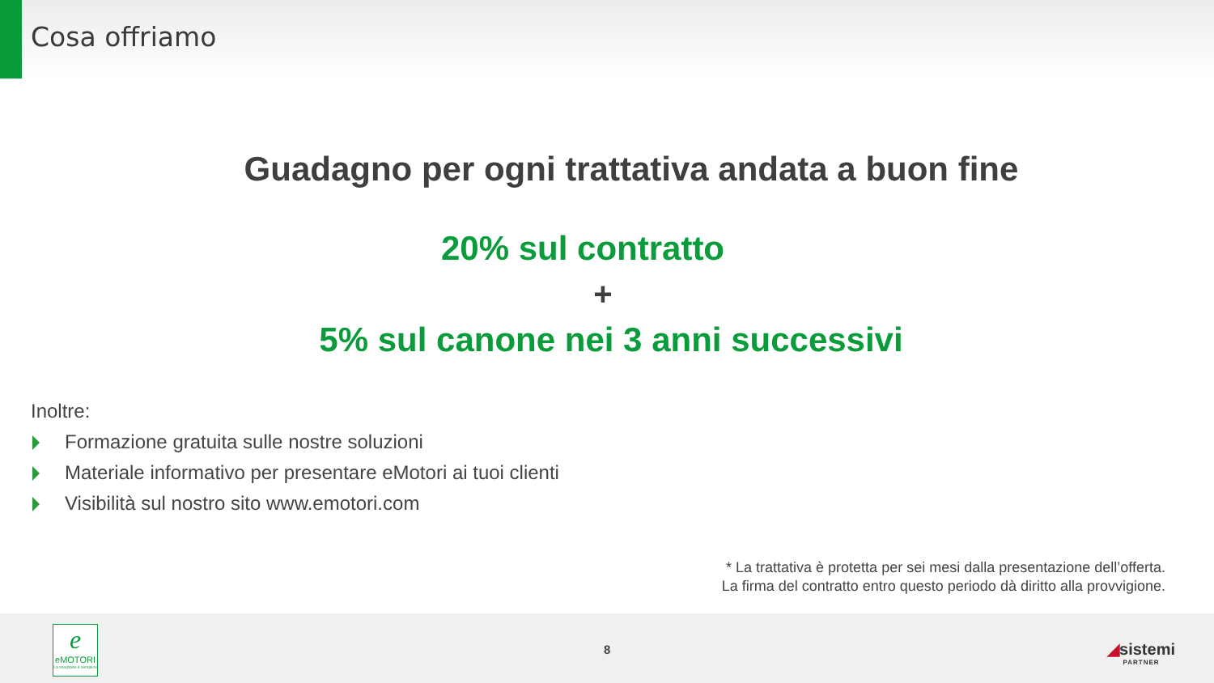Cosa offriamo
Guadagno per ogni trattativa andata a buon fine
20% sul contratto
+
5% sul canone nei 3 anni successivi
Inoltre:
Formazione gratuita sulle nostre soluzioni
Materiale informativo per presentare eMotori ai tuoi clienti
Visibilità sul nostro sito www.emotori.com
* La trattativa è protetta per sei mesi dalla presentazione dell’offerta.
La firma del contratto entro questo periodo dà diritto alla provvigione.
e
eMOTORI
La soluzione è semplice
8 ◢sistemi
PARTNER